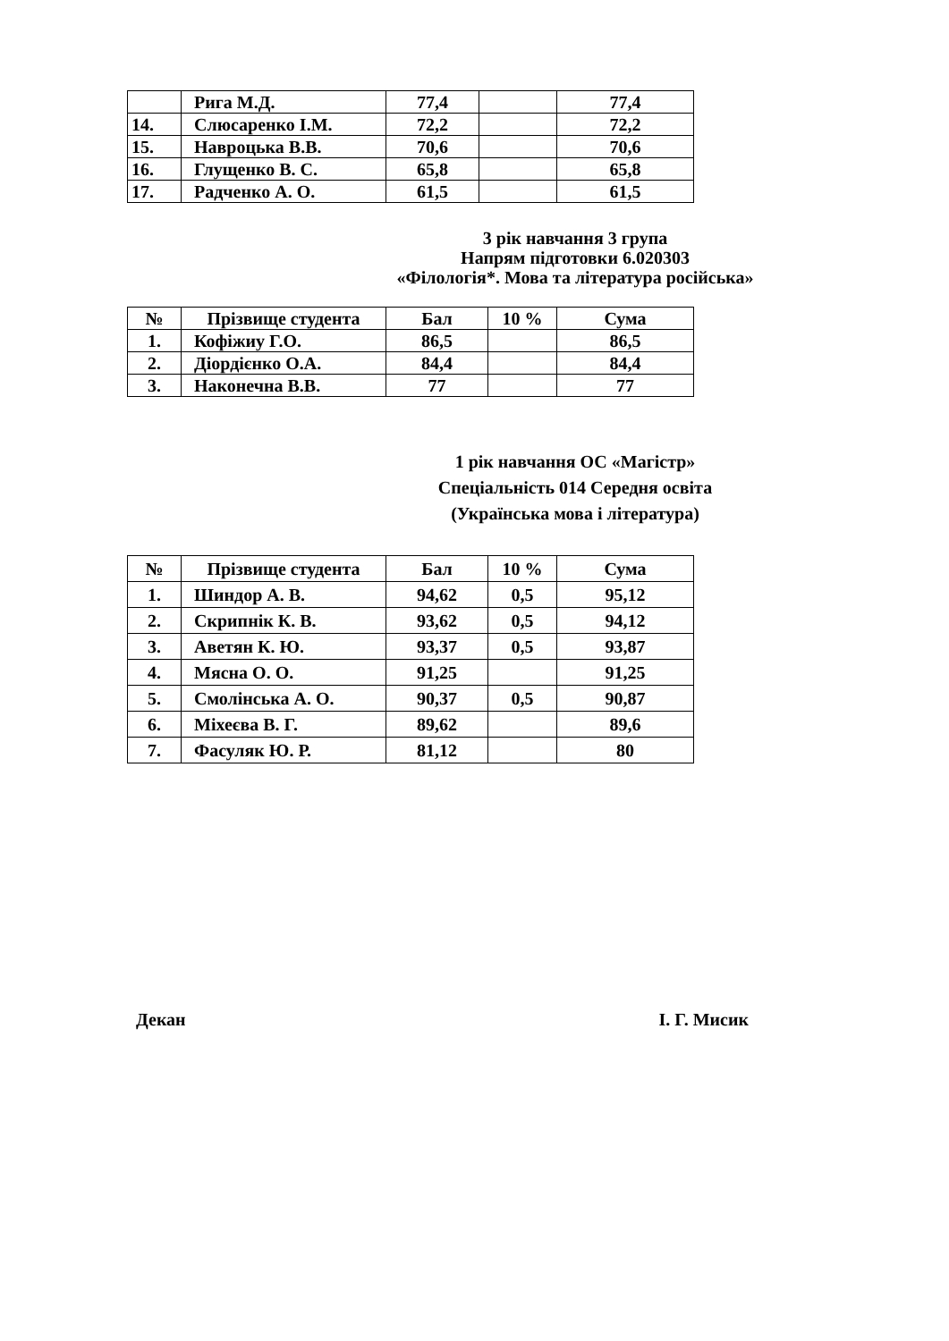| | Рига М.Д. | 77,4 | | 77,4 |
| 14. | Слюсаренко І.М. | 72,2 | | 72,2 |
| 15. | Навроцька В.В. | 70,6 | | 70,6 |
| 16. | Глущенко В. С. | 65,8 | | 65,8 |
| 17. | Радченко А. О. | 61,5 | | 61,5 |
3 рік навчання 3 група
Напрям підготовки 6.020303
«Філологія*. Мова та література російська»
| № | Прізвище студента | Бал | 10 % | Сума |
| --- | --- | --- | --- | --- |
| 1. | Кофіжиу Г.О. | 86,5 | | 86,5 |
| 2. | Діордієнко О.А. | 84,4 | | 84,4 |
| 3. | Наконечна В.В. | 77 | | 77 |
1 рік навчання ОС «Магістр»
Спеціальність 014 Середня освіта
(Українська мова і література)
| № | Прізвище студента | Бал | 10 % | Сума |
| --- | --- | --- | --- | --- |
| 1. | Шиндор А. В. | 94,62 | 0,5 | 95,12 |
| 2. | Скрипнік К. В. | 93,62 | 0,5 | 94,12 |
| 3. | Аветян К. Ю. | 93,37 | 0,5 | 93,87 |
| 4. | Мясна О. О. | 91,25 | | 91,25 |
| 5. | Смолінська А. О. | 90,37 | 0,5 | 90,87 |
| 6. | Міхеєва В. Г. | 89,62 | | 89,6 |
| 7. | Фасуляк Ю. Р. | 81,12 | | 80 |
Декан І. Г. Мисик